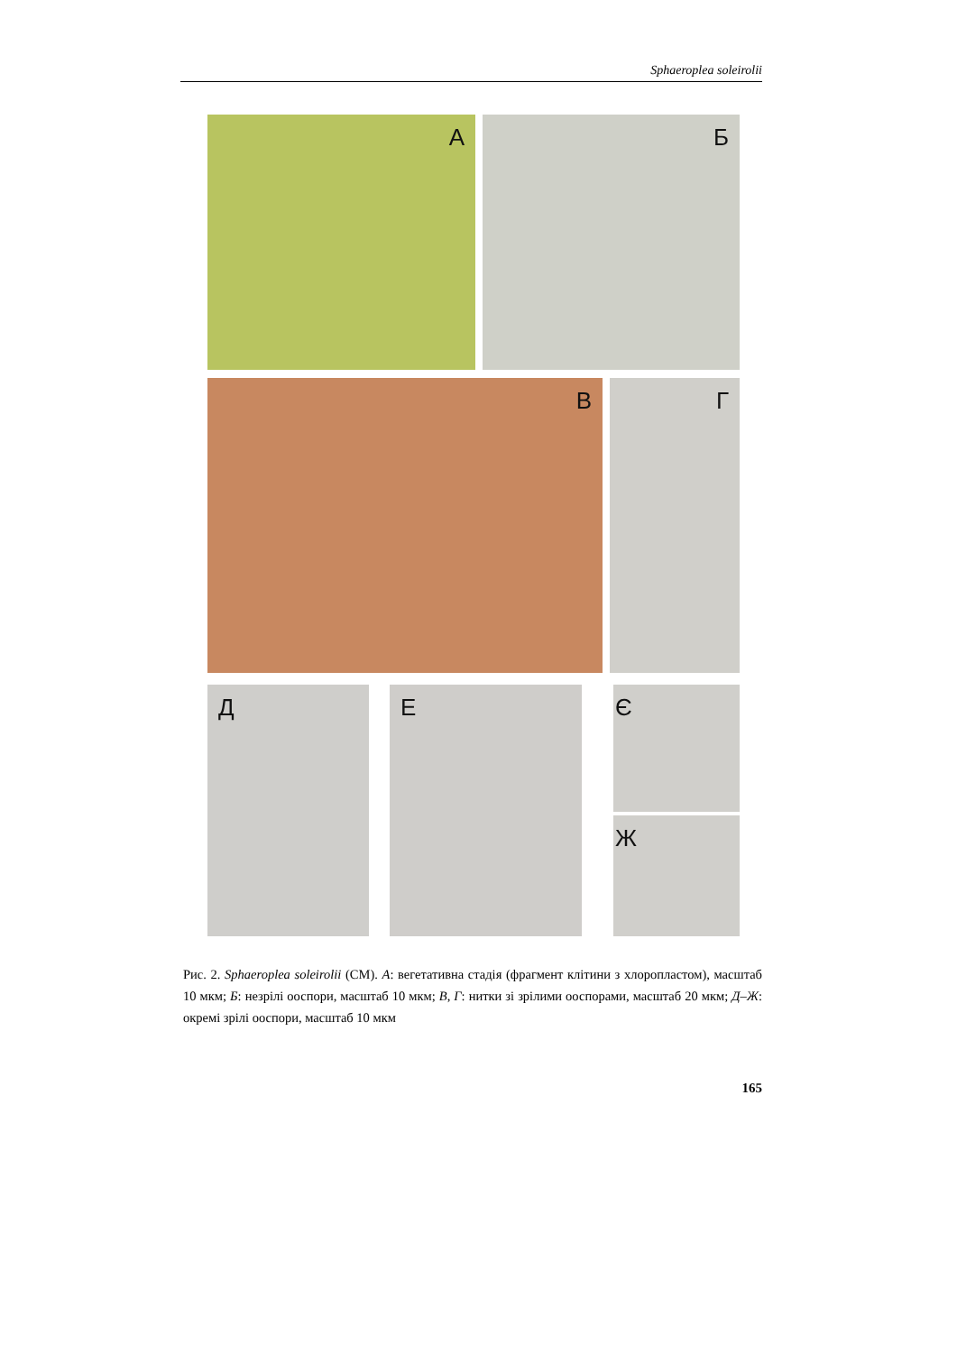Sphaeroplea soleirolii
А Б
В Г
Д Е Є
Ж
Рис. 2. Sphaeroplea soleirolii (СМ). А: вегетативна стадія (фрагмент клітини з хлоропластом), масштаб 10 мкм; Б: незрілі ооспори, масштаб 10 мкм; В, Г: нитки зі зрілими ооспорами, масштаб 20 мкм; Д–Ж: окремі зрілі ооспори, масштаб 10 мкм
165